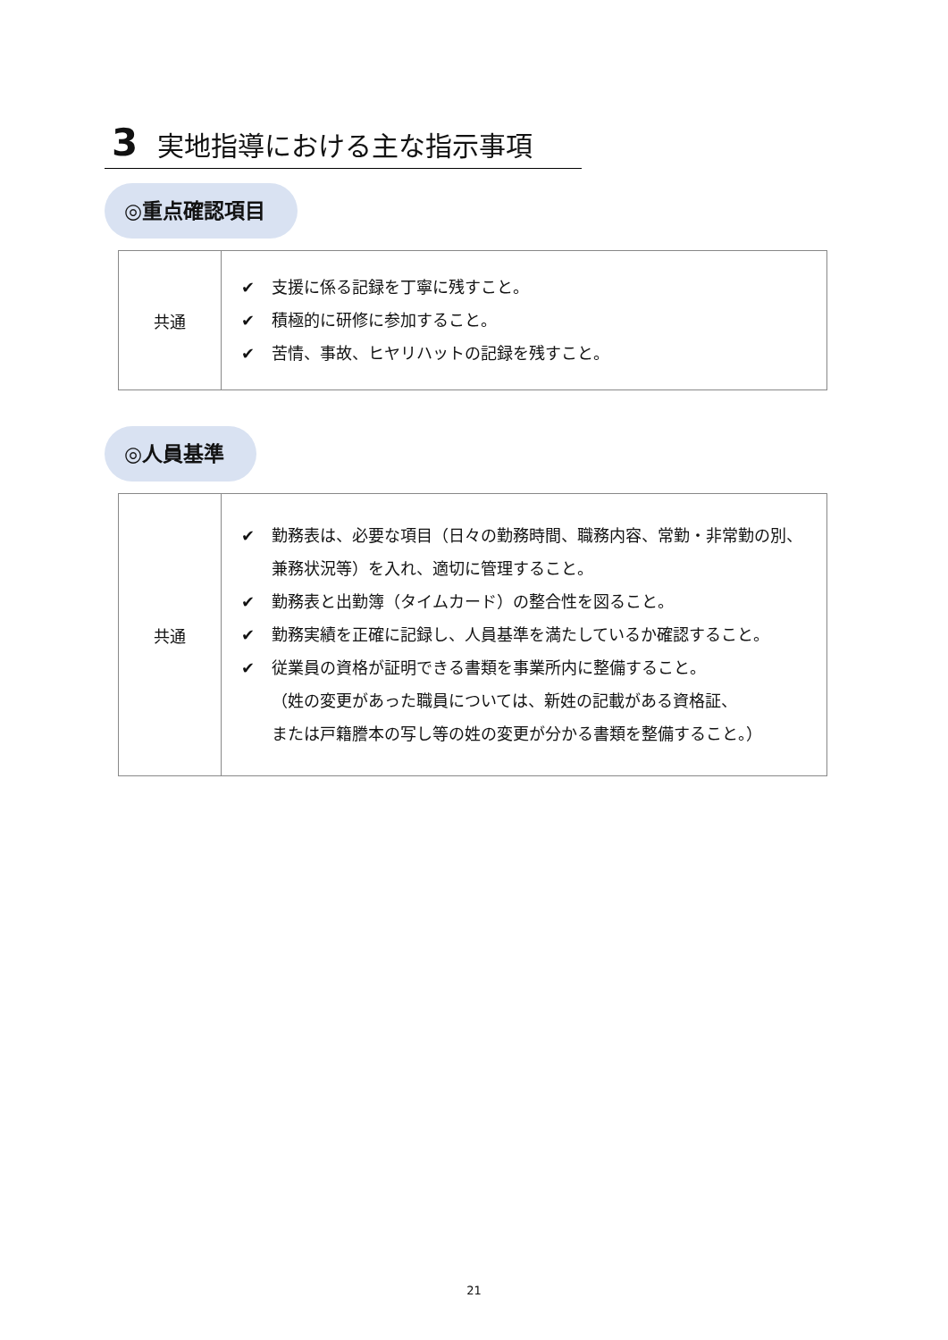3 実地指導における主な指示事項
◎重点確認項目
| 共通 | ✔ 支援に係る記録を丁寧に残すこと。 ✔ 積極的に研修に参加すること。 ✔ 苦情、事故、ヒヤリハットの記録を残すこと。 |
◎人員基準
| 共通 | ✔ 勤務表は、必要な項目（日々の勤務時間、職務内容、常勤・非常勤の別、兼務状況等）を入れ、適切に管理すること。 ✔ 勤務表と出勤簿（タイムカード）の整合性を図ること。 ✔ 勤務実績を正確に記録し、人員基準を満たしているか確認すること。 ✔ 従業員の資格が証明できる書類を事業所内に整備すること。 （姓の変更があった職員については、新姓の記載がある資格証、 または戸籍謄本の写し等の姓の変更が分かる書類を整備すること。） |
21